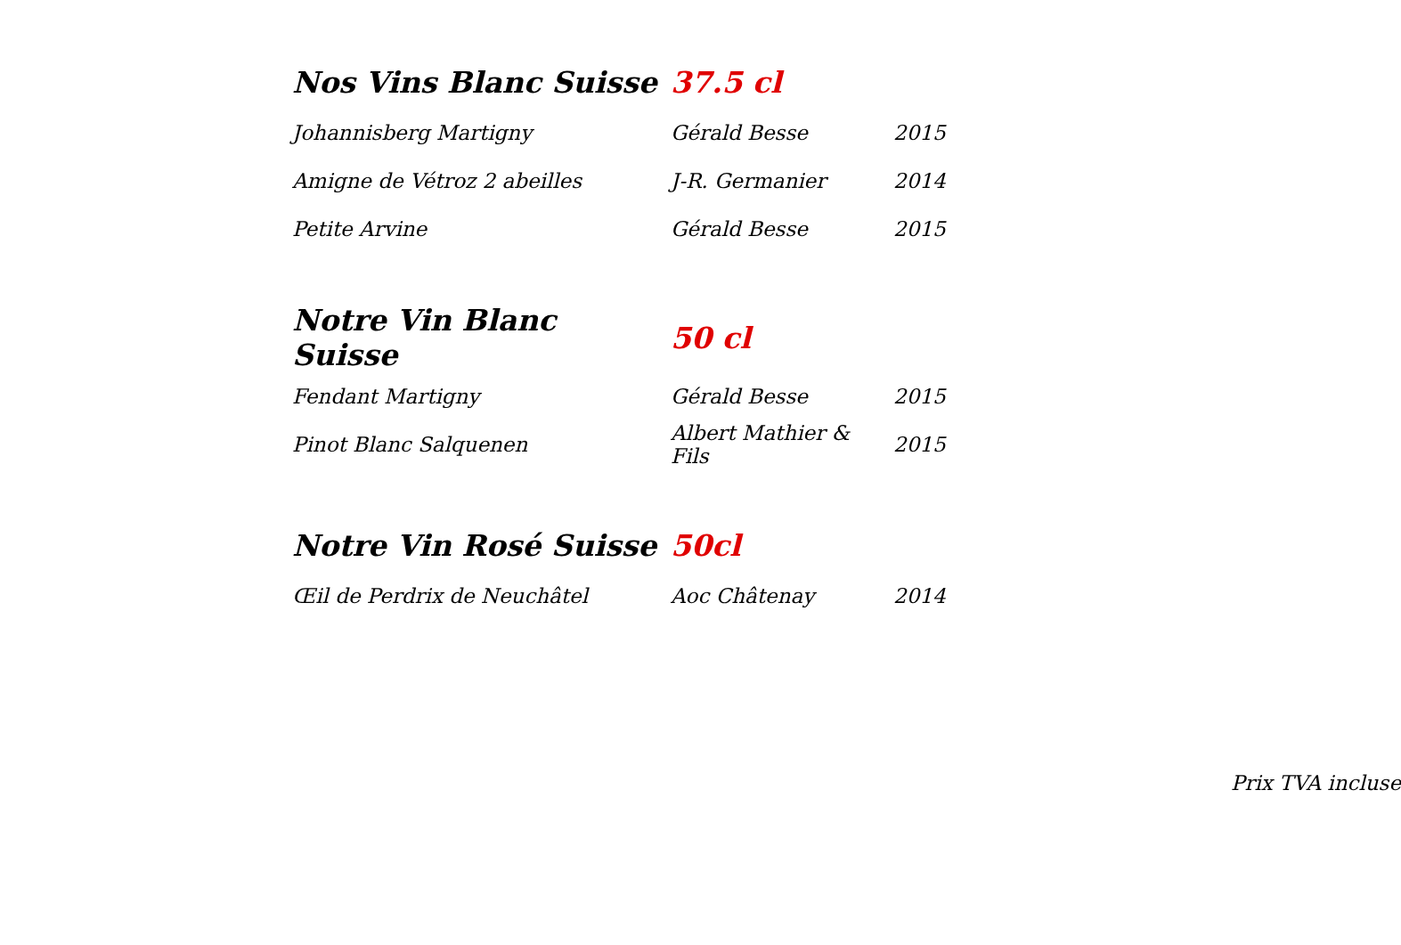| Nos Vins Blanc Suisse | 37.5 cl | |
| Johannisberg Martigny | Gérald Besse | 2015 |
| Amigne de Vétroz 2 abeilles | J-R. Germanier | 2014 |
| Petite Arvine | Gérald Besse | 2015 |
| Notre Vin Blanc Suisse | 50 cl | |
| Fendant Martigny | Gérald Besse | 2015 |
| Pinot Blanc Salquenen | Albert Mathier & Fils | 2015 |
| Notre Vin Rosé Suisse | 50cl | |
| Œil de Perdrix de Neuchâtel | Aoc Châtenay | 2014 |
Prix TVA incluse